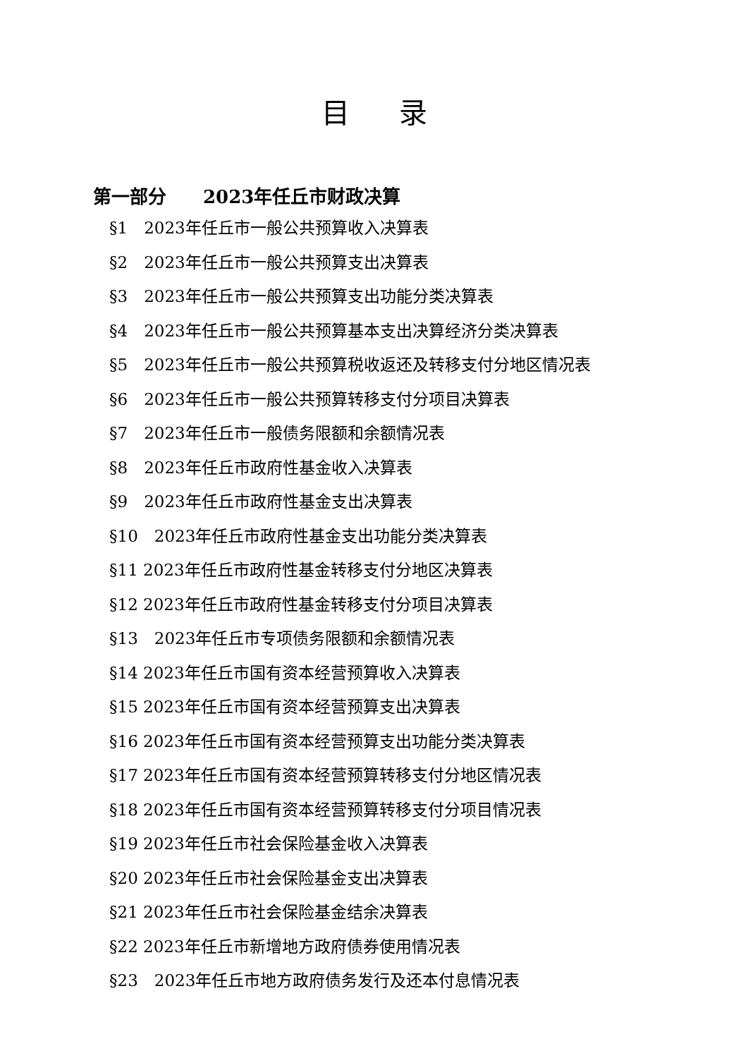目录
第一部分　　2023年任丘市财政决算
§1　2023年任丘市一般公共预算收入决算表
§2　2023年任丘市一般公共预算支出决算表
§3　2023年任丘市一般公共预算支出功能分类决算表
§4　2023年任丘市一般公共预算基本支出决算经济分类决算表
§5　2023年任丘市一般公共预算税收返还及转移支付分地区情况表
§6　2023年任丘市一般公共预算转移支付分项目决算表
§7　2023年任丘市一般债务限额和余额情况表
§8　2023年任丘市政府性基金收入决算表
§9　2023年任丘市政府性基金支出决算表
§10　2023年任丘市政府性基金支出功能分类决算表
§11 2023年任丘市政府性基金转移支付分地区决算表
§12 2023年任丘市政府性基金转移支付分项目决算表
§13　2023年任丘市专项债务限额和余额情况表
§14 2023年任丘市国有资本经营预算收入决算表
§15 2023年任丘市国有资本经营预算支出决算表
§16 2023年任丘市国有资本经营预算支出功能分类决算表
§17 2023年任丘市国有资本经营预算转移支付分地区情况表
§18 2023年任丘市国有资本经营预算转移支付分项目情况表
§19 2023年任丘市社会保险基金收入决算表
§20 2023年任丘市社会保险基金支出决算表
§21 2023年任丘市社会保险基金结余决算表
§22 2023年任丘市新增地方政府债券使用情况表
§23　2023年任丘市地方政府债务发行及还本付息情况表